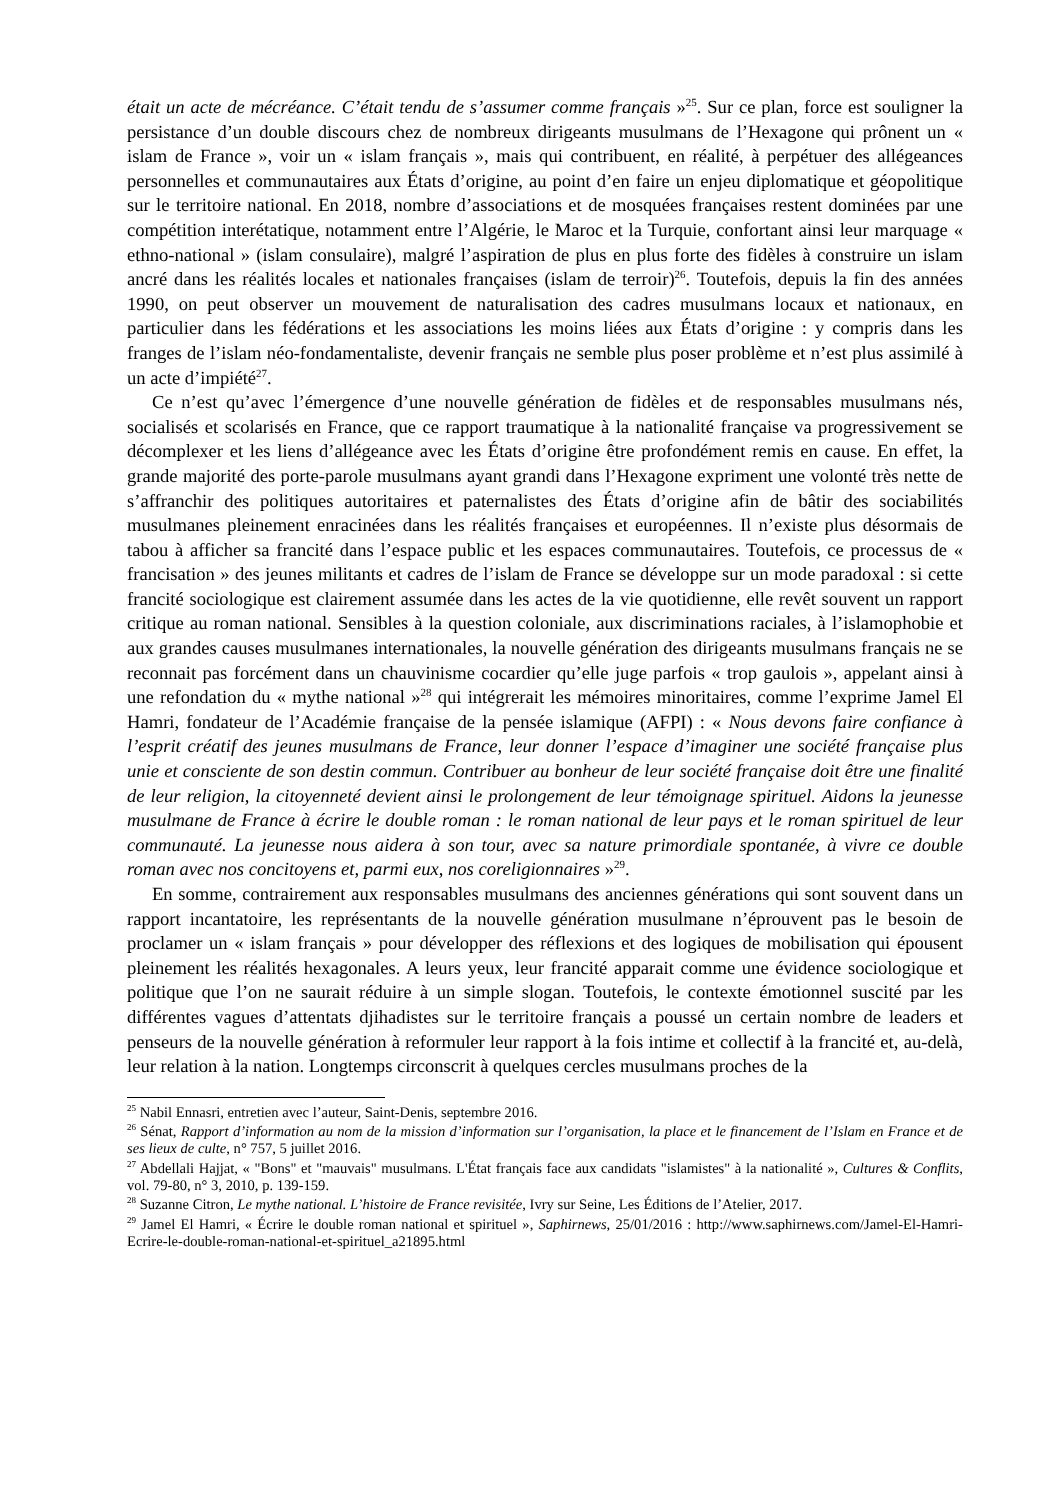était un acte de mécréance. C’était tendu de s’assumer comme français »<sup>25</sup>. Sur ce plan, force est souligner la persistance d’un double discours chez de nombreux dirigeants musulmans de l’Hexagone qui prônent un « islam de France », voir un « islam français », mais qui contribuent, en réalité, à perpétuer des allégeances personnelles et communautaires aux États d’origine, au point d’en faire un enjeu diplomatique et géopolitique sur le territoire national. En 2018, nombre d’associations et de mosquées françaises restent dominées par une compétition interétatique, notamment entre l’Algérie, le Maroc et la Turquie, confortant ainsi leur marquage « ethno-national » (islam consulaire), malgré l’aspiration de plus en plus forte des fidèles à construire un islam ancré dans les réalités locales et nationales françaises (islam de terroir)<sup>26</sup>. Toutefois, depuis la fin des années 1990, on peut observer un mouvement de naturalisation des cadres musulmans locaux et nationaux, en particulier dans les fédérations et les associations les moins liées aux États d’origine : y compris dans les franges de l’islam néo-fondamentaliste, devenir français ne semble plus poser problème et n’est plus assimilé à un acte d’impiété<sup>27</sup>.
Ce n’est qu’avec l’émergence d’une nouvelle génération de fidèles et de responsables musulmans nés, socialisés et scolarisés en France, que ce rapport traumatique à la nationalité française va progressivement se décomplexer et les liens d’allégeance avec les États d’origine être profondément remis en cause. En effet, la grande majorité des porte-parole musulmans ayant grandi dans l’Hexagone expriment une volonté très nette de s’affranchir des politiques autoritaires et paternalistes des États d’origine afin de bâtir des sociabilités musulmanes pleinement enracinées dans les réalités françaises et européennes. Il n’existe plus désormais de tabou à afficher sa francité dans l’espace public et les espaces communautaires. Toutefois, ce processus de « francisation » des jeunes militants et cadres de l’islam de France se développe sur un mode paradoxal : si cette francité sociologique est clairement assumée dans les actes de la vie quotidienne, elle revêt souvent un rapport critique au roman national. Sensibles à la question coloniale, aux discriminations raciales, à l’islamophobie et aux grandes causes musulmanes internationales, la nouvelle génération des dirigeants musulmans français ne se reconnait pas forcément dans un chauvinisme cocardier qu’elle juge parfois « trop gaulois », appelant ainsi à une refondation du « mythe national »<sup>28</sup> qui intégrerait les mémoires minoritaires, comme l’exprime Jamel El Hamri, fondateur de l’Académie française de la pensée islamique (AFPI) : « Nous devons faire confiance à l’esprit créatif des jeunes musulmans de France, leur donner l’espace d’imaginer une société française plus unie et consciente de son destin commun. Contribuer au bonheur de leur société française doit être une finalité de leur religion, la citoyenneté devient ainsi le prolongement de leur témoignage spirituel. Aidons la jeunesse musulmane de France à écrire le double roman : le roman national de leur pays et le roman spirituel de leur communauté. La jeunesse nous aidera à son tour, avec sa nature primordiale spontanée, à vivre ce double roman avec nos concitoyens et, parmi eux, nos coreligionnaires »<sup>29</sup>.
En somme, contrairement aux responsables musulmans des anciennes générations qui sont souvent dans un rapport incantatoire, les représentants de la nouvelle génération musulmane n’éprouvent pas le besoin de proclamer un « islam français » pour développer des réflexions et des logiques de mobilisation qui épousent pleinement les réalités hexagonales. A leurs yeux, leur francité apparait comme une évidence sociologique et politique que l’on ne saurait réduire à un simple slogan. Toutefois, le contexte émotionnel suscité par les différentes vagues d’attentats djihadistes sur le territoire français a poussé un certain nombre de leaders et penseurs de la nouvelle génération à reformuler leur rapport à la fois intime et collectif à la francité et, au-delà, leur relation à la nation. Longtemps circonscrit à quelques cercles musulmans proches de la
<sup>25</sup> Nabil Ennasri, entretien avec l’auteur, Saint-Denis, septembre 2016.
<sup>26</sup> Sénat, Rapport d’information au nom de la mission d’information sur l’organisation, la place et le financement de l’Islam en France et de ses lieux de culte, n° 757, 5 juillet 2016.
<sup>27</sup> Abdellali Hajjat, « "Bons" et "mauvais" musulmans. L'État français face aux candidats "islamistes" à la nationalité », Cultures & Conflits, vol. 79-80, n° 3, 2010, p. 139-159.
<sup>28</sup> Suzanne Citron, Le mythe national. L’histoire de France revisitée, Ivry sur Seine, Les Éditions de l’Atelier, 2017.
<sup>29</sup> Jamel El Hamri, « Écrire le double roman national et spirituel », Saphirnews, 25/01/2016 : http://www.saphirnews.com/Jamel-El-Hamri-Ecrire-le-double-roman-national-et-spirituel_a21895.html